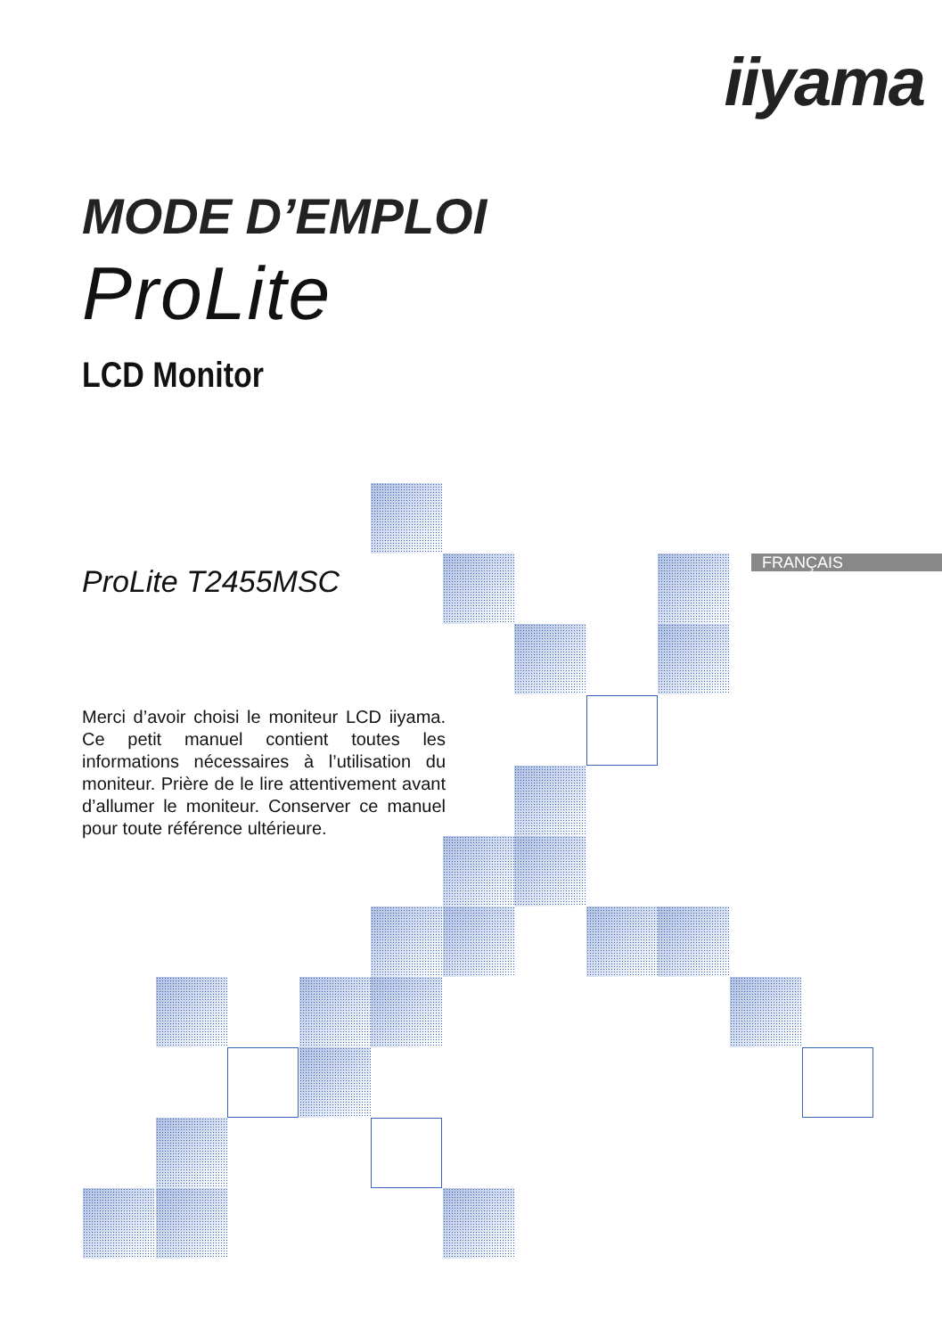iiyama
MODE D’EMPLOI
ProLite
LCD Monitor
ProLite T2455MSC
Merci d’avoir choisi le moniteur LCD iiyama. Ce petit manuel contient toutes les informations nécessaires à l’utilisation du moniteur. Prière de le lire attentivement avant d’allumer le moniteur. Conserver ce manuel pour toute référence ultérieure.
FRANÇAIS